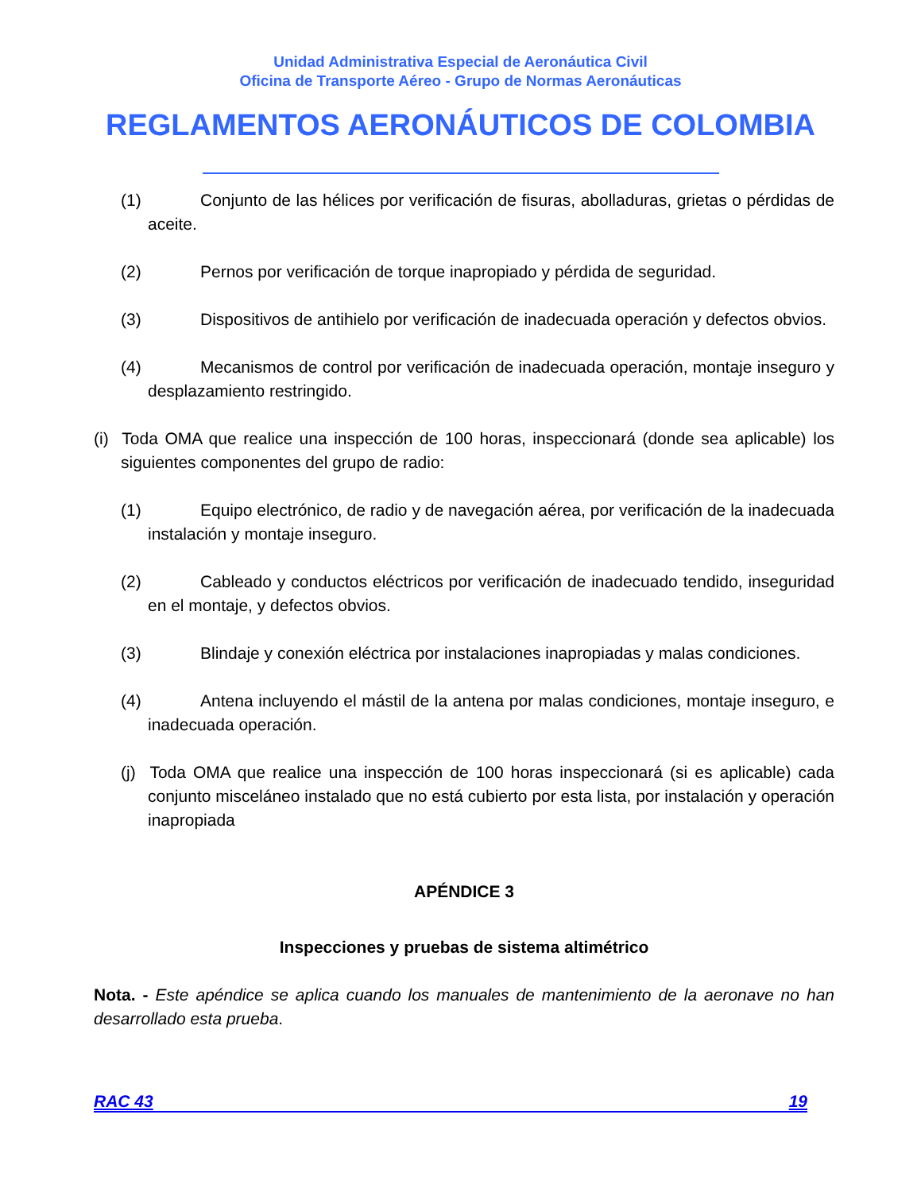Unidad Administrativa Especial de Aeronáutica Civil
Oficina de Transporte Aéreo - Grupo de Normas Aeronáuticas
REGLAMENTOS AERONÁUTICOS DE COLOMBIA
(1) Conjunto de las hélices por verificación de fisuras, abolladuras, grietas o pérdidas de aceite.
(2) Pernos por verificación de torque inapropiado y pérdida de seguridad.
(3) Dispositivos de antihielo por verificación de inadecuada operación y defectos obvios.
(4) Mecanismos de control por verificación de inadecuada operación, montaje inseguro y desplazamiento restringido.
(i) Toda OMA que realice una inspección de 100 horas, inspeccionará (donde sea aplicable) los siguientes componentes del grupo de radio:
(1) Equipo electrónico, de radio y de navegación aérea, por verificación de la inadecuada instalación y montaje inseguro.
(2) Cableado y conductos eléctricos por verificación de inadecuado tendido, inseguridad en el montaje, y defectos obvios.
(3) Blindaje y conexión eléctrica por instalaciones inapropiadas y malas condiciones.
(4) Antena incluyendo el mástil de la antena por malas condiciones, montaje inseguro, e inadecuada operación.
(j) Toda OMA que realice una inspección de 100 horas inspeccionará (si es aplicable) cada conjunto misceláneo instalado que no está cubierto por esta lista, por instalación y operación inapropiada
APÉNDICE 3
Inspecciones y pruebas de sistema altimétrico
Nota. - Este apéndice se aplica cuando los manuales de mantenimiento de la aeronave no han desarrollado esta prueba.
RAC 43 19